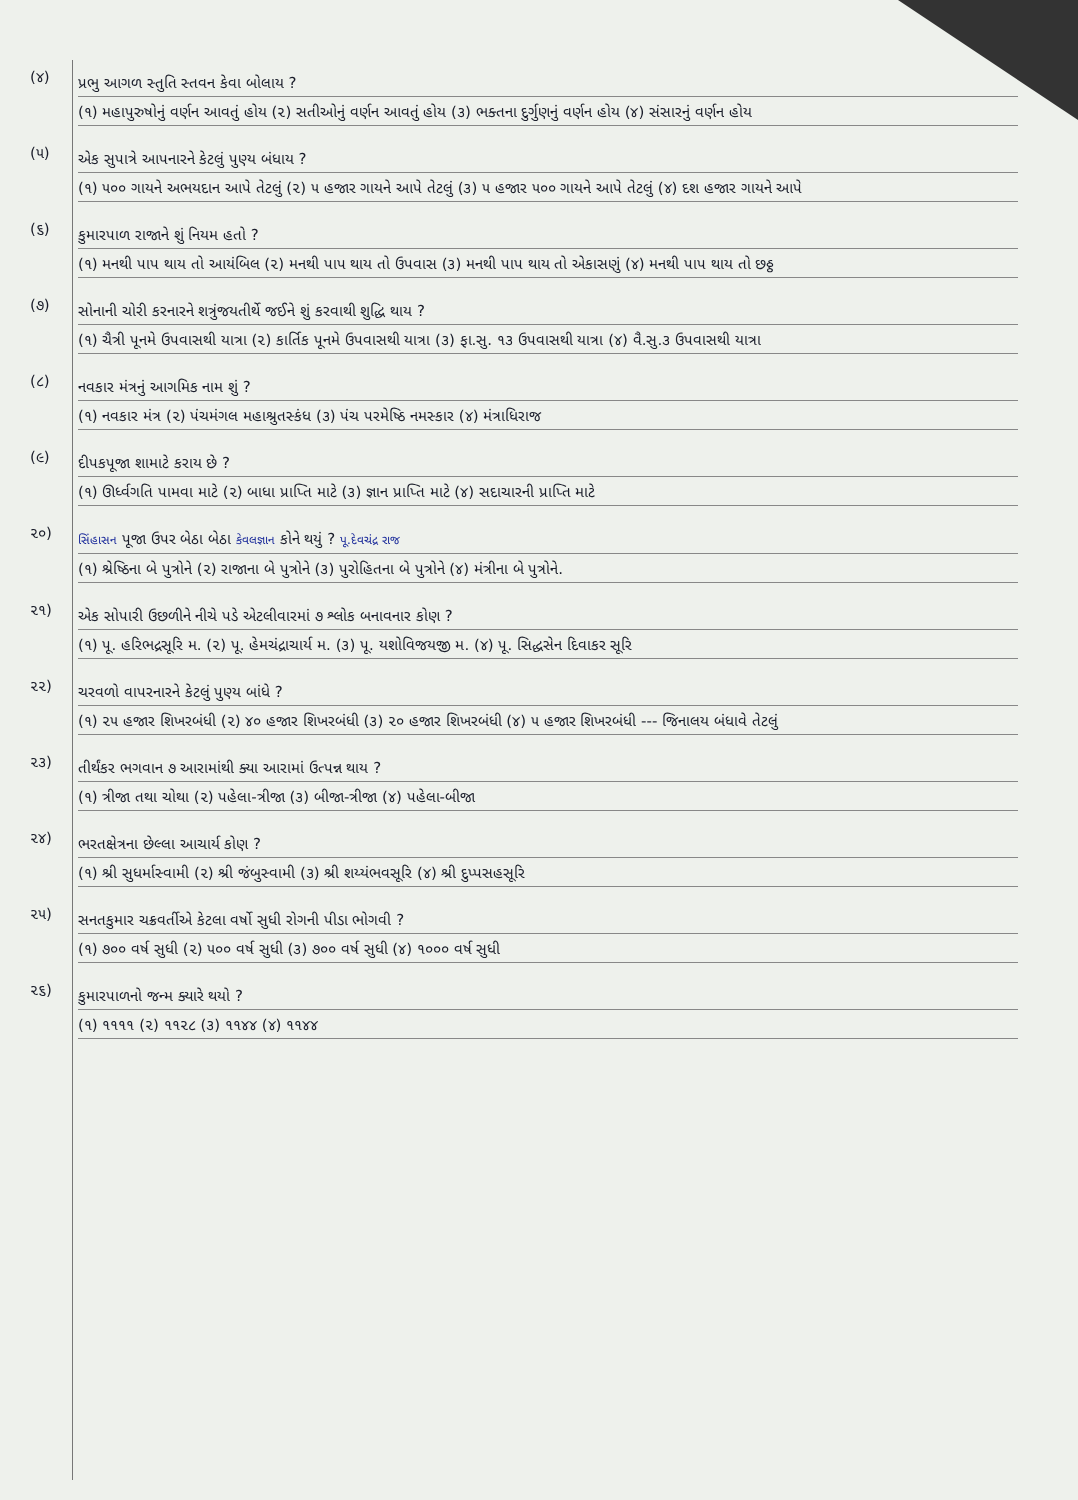(૪)
પ્રભુ આગળ સ્તુતિ સ્તવન કેવા બોલાય ?
(૧) મહાપુરુષોનું વર્ણન આવતું હોય (૨) સતીઓનું વર્ણન આવતું હોય (૩) ભક્તના દુર્ગુણનું વર્ણન હોય (૪) સંસારનું વર્ણન હોય
(૫)
એક સુપાત્રે આપનારને કેટલું પુણ્ય બંધાય ?
(૧) ૫૦૦ ગાયને અભયદાન આપે તેટલું (૨) ૫ હજાર ગાયને આપે તેટલું (૩) ૫ હજાર ૫૦૦ ગાયને આપે તેટલું (૪) દશ હજાર ગાયને આપે
(૬)
કુમારપાળ રાજાને શું નિયમ હતો ?
(૧) મનથી પાપ થાય તો આયંબિલ (૨) મનથી પાપ થાય તો ઉપવાસ (૩) મનથી પાપ થાય તો એકાસણું (૪) મનથી પાપ થાય તો છઠ્ઠ
(૭)
સોનાની ચોરી કરનારને શત્રુંજયતીર્થે જઈને શું કરવાથી શુદ્ધિ થાય ?
(૧) ચૈત્રી પૂનમે ઉપવાસથી યાત્રા (૨) કાર્તિક પૂનમે ઉપવાસથી યાત્રા (૩) ફા.સુ. ૧૩ ઉપવાસથી યાત્રા (૪) વૈ.સુ.૩ ઉપવાસથી યાત્રા
(૮)
નવકાર મંત્રનું આગમિક નામ શું ?
(૧) નવકાર મંત્ર (૨) પંચમંગલ મહાશ્રુતસ્કંધ (૩) પંચ પરમેષ્ઠિ નમસ્કાર (૪) મંત્રાધિરાજ
(૯)
દીપકપૂજા શામાટે કરાય છે ?
(૧) ઊર્ધ્વગતિ પામવા માટે (૨) બાધા પ્રાપ્તિ માટે (૩) જ્ઞાન પ્રાપ્તિ માટે (૪) સદાચારની પ્રાપ્તિ માટે
૨૦)
સિંહાસન પૂજા ઉપર બેઠા બેઠા કેવલજ્ઞાન કોને થયું ? પૂ.દેવચંદ્ર રાજ
(૧) શ્રેષ્ઠિના બે પુત્રોને (૨) રાજાના બે પુત્રોને (૩) પુરોહિતના બે પુત્રોને (૪) મંત્રીના બે પુત્રોને.
૨૧)
એક સોપારી ઉછળીને નીચે પડે એટલીવારમાં ૭ શ્લોક બનાવનાર કોણ ?
(૧) પૂ. હરિભદ્રસૂરિ મ. (૨) પૂ. હેમચંદ્રાચાર્ય મ. (૩) પૂ. યશોવિજયજી મ. (૪) પૂ. સિદ્ધસેન દિવાકર સૂરિ
૨૨)
ચરવળો વાપરનારને કેટલું પુણ્ય બાંધે ?
(૧) ૨૫ હજાર શિખરબંધી (૨) ૪૦ હજાર શિખરબંધી (૩) ૨૦ હજાર શિખરબંધી (૪) ૫ હજાર શિખરબંધી --- જિનાલય બંધાવે તેટલું
૨૩)
તીર્થંકર ભગવાન ૭ આરામાંથી ક્યા આરામાં ઉત્પન્ન થાય ?
(૧) ત્રીજા તથા ચોથા (૨) પહેલા-ત્રીજા (૩) બીજા-ત્રીજા (૪) પહેલા-બીજા
૨૪)
ભરતક્ષેત્રના છેલ્લા આચાર્ય કોણ ?
(૧) શ્રી સુધર્માસ્વામી (૨) શ્રી જંબુસ્વામી (૩) શ્રી શય્યંભવસૂરિ (૪) શ્રી દુપ્પસહસૂરિ
૨૫)
સનતકુમાર ચક્રવર્તીએ કેટલા વર્ષો સુધી રોગની પીડા ભોગવી ?
(૧) ૭૦૦ વર્ષ સુધી (૨) ૫૦૦ વર્ષ સુધી (૩) ૭૦૦ વર્ષ સુધી (૪) ૧૦૦૦ વર્ષ સુધી
૨૬)
કુમારપાળનો જન્મ ક્યારે થયો ?
(૧) ૧૧૧૧ (૨) ૧૧૨૮ (૩) ૧૧૪૪ (૪) ૧૧૪૪